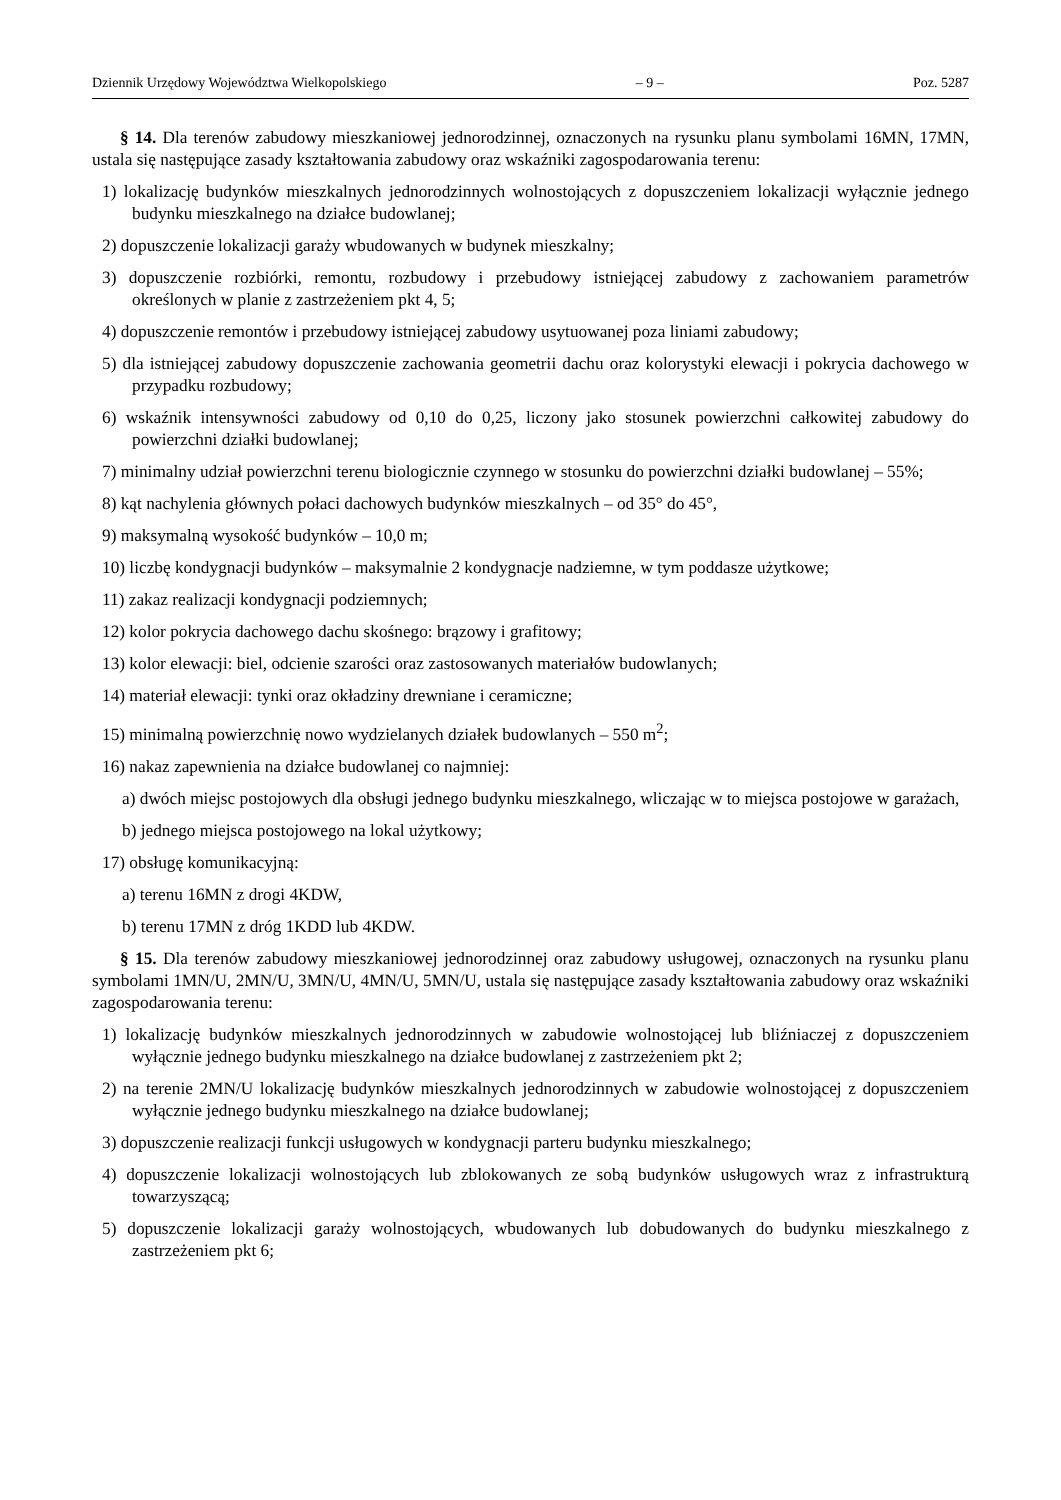Dziennik Urzędowy Województwa Wielkopolskiego – 9 – Poz. 5287
§ 14. Dla terenów zabudowy mieszkaniowej jednorodzinnej, oznaczonych na rysunku planu symbolami 16MN, 17MN, ustala się następujące zasady kształtowania zabudowy oraz wskaźniki zagospodarowania terenu:
1) lokalizację budynków mieszkalnych jednorodzinnych wolnostojących z dopuszczeniem lokalizacji wyłącznie jednego budynku mieszkalnego na działce budowlanej;
2) dopuszczenie lokalizacji garaży wbudowanych w budynek mieszkalny;
3) dopuszczenie rozbiórki, remontu, rozbudowy i przebudowy istniejącej zabudowy z zachowaniem parametrów określonych w planie z zastrzeżeniem pkt 4, 5;
4) dopuszczenie remontów i przebudowy istniejącej zabudowy usytuowanej poza liniami zabudowy;
5) dla istniejącej zabudowy dopuszczenie zachowania geometrii dachu oraz kolorystyki elewacji i pokrycia dachowego w przypadku rozbudowy;
6) wskaźnik intensywności zabudowy od 0,10 do 0,25, liczony jako stosunek powierzchni całkowitej zabudowy do powierzchni działki budowlanej;
7) minimalny udział powierzchni terenu biologicznie czynnego w stosunku do powierzchni działki budowlanej – 55%;
8) kąt nachylenia głównych połaci dachowych budynków mieszkalnych – od 35° do 45°,
9) maksymalną wysokość budynków – 10,0 m;
10) liczbę kondygnacji budynków – maksymalnie 2 kondygnacje nadziemne, w tym poddasze użytkowe;
11) zakaz realizacji kondygnacji podziemnych;
12) kolor pokrycia dachowego dachu skośnego: brązowy i grafitowy;
13) kolor elewacji: biel, odcienie szarości oraz zastosowanych materiałów budowlanych;
14) materiał elewacji: tynki oraz okładziny drewniane i ceramiczne;
15) minimalną powierzchnię nowo wydzielanych działek budowlanych – 550 m<sup>2</sup>;
16) nakaz zapewnienia na działce budowlanej co najmniej:
a) dwóch miejsc postojowych dla obsługi jednego budynku mieszkalnego, wliczając w to miejsca postojowe w garażach,
b) jednego miejsca postojowego na lokal użytkowy;
17) obsługę komunikacyjną:
a) terenu 16MN z drogi 4KDW,
b) terenu 17MN z dróg 1KDD lub 4KDW.
§ 15. Dla terenów zabudowy mieszkaniowej jednorodzinnej oraz zabudowy usługowej, oznaczonych na rysunku planu symbolami 1MN/U, 2MN/U, 3MN/U, 4MN/U, 5MN/U, ustala się następujące zasady kształtowania zabudowy oraz wskaźniki zagospodarowania terenu:
1) lokalizację budynków mieszkalnych jednorodzinnych w zabudowie wolnostojącej lub bliźniaczej z dopuszczeniem wyłącznie jednego budynku mieszkalnego na działce budowlanej z zastrzeżeniem pkt 2;
2) na terenie 2MN/U lokalizację budynków mieszkalnych jednorodzinnych w zabudowie wolnostojącej z dopuszczeniem wyłącznie jednego budynku mieszkalnego na działce budowlanej;
3) dopuszczenie realizacji funkcji usługowych w kondygnacji parteru budynku mieszkalnego;
4) dopuszczenie lokalizacji wolnostojących lub zblokowanych ze sobą budynków usługowych wraz z infrastrukturą towarzyszącą;
5) dopuszczenie lokalizacji garaży wolnostojących, wbudowanych lub dobudowanych do budynku mieszkalnego z zastrzeżeniem pkt 6;